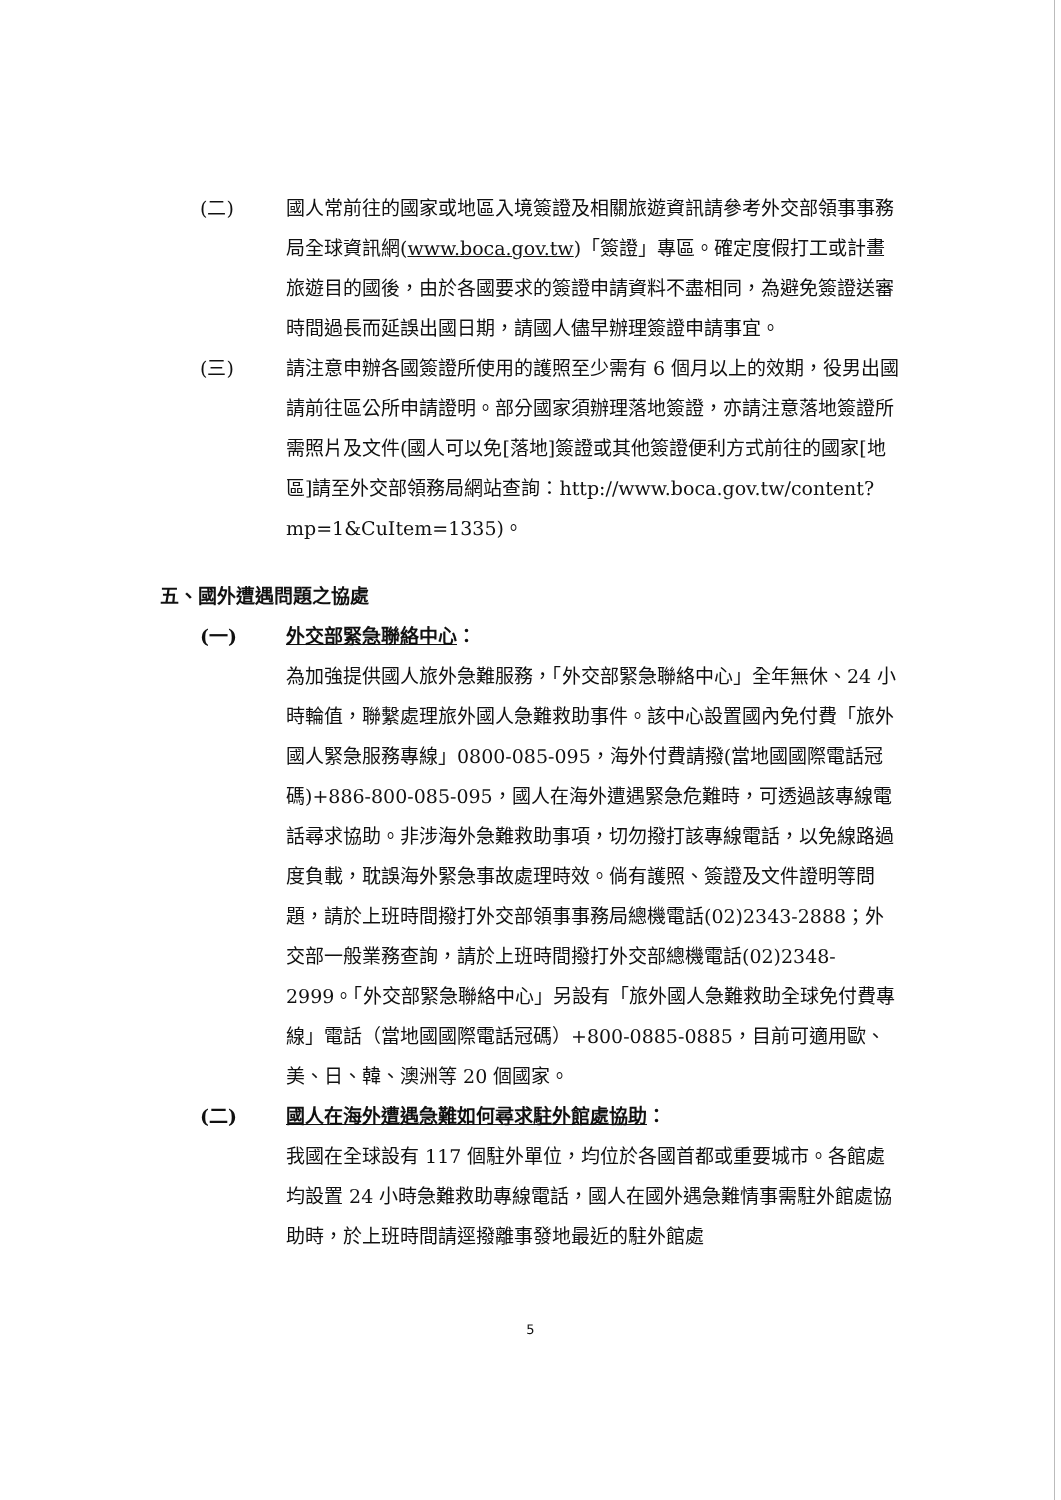(二) 國人常前往的國家或地區入境簽證及相關旅遊資訊請參考外交部領事事務局全球資訊網(www.boca.gov.tw)「簽證」專區。確定度假打工或計畫旅遊目的國後，由於各國要求的簽證申請資料不盡相同，為避免簽證送審時間過長而延誤出國日期，請國人儘早辦理簽證申請事宜。
(三) 請注意申辦各國簽證所使用的護照至少需有 6 個月以上的效期，役男出國請前往區公所申請證明。部分國家須辦理落地簽證，亦請注意落地簽證所需照片及文件(國人可以免[落地]簽證或其他簽證便利方式前往的國家[地區]請至外交部領務局網站查詢：http://www.boca.gov.tw/content?mp=1&CuItem=1335)。
五、國外遭遇問題之協處
(一) 外交部緊急聯絡中心：
為加強提供國人旅外急難服務，「外交部緊急聯絡中心」全年無休、24 小時輪值，聯繫處理旅外國人急難救助事件。該中心設置國內免付費「旅外國人緊急服務專線」0800-085-095，海外付費請撥(當地國國際電話冠碼)+886-800-085-095，國人在海外遭遇緊急危難時，可透過該專線電話尋求協助。非涉海外急難救助事項，切勿撥打該專線電話，以免線路過度負載，耽誤海外緊急事故處理時效。倘有護照、簽證及文件證明等問題，請於上班時間撥打外交部領事事務局總機電話(02)2343-2888；外交部一般業務查詢，請於上班時間撥打外交部總機電話(02)2348-2999。「外交部緊急聯絡中心」另設有「旅外國人急難救助全球免付費專線」電話（當地國國際電話冠碼）+800-0885-0885，目前可適用歐、美、日、韓、澳洲等 20 個國家。
(二) 國人在海外遭遇急難如何尋求駐外館處協助：
我國在全球設有 117 個駐外單位，均位於各國首都或重要城市。各館處均設置 24 小時急難救助專線電話，國人在國外遇急難情事需駐外館處協助時，於上班時間請逕撥離事發地最近的駐外館處
5